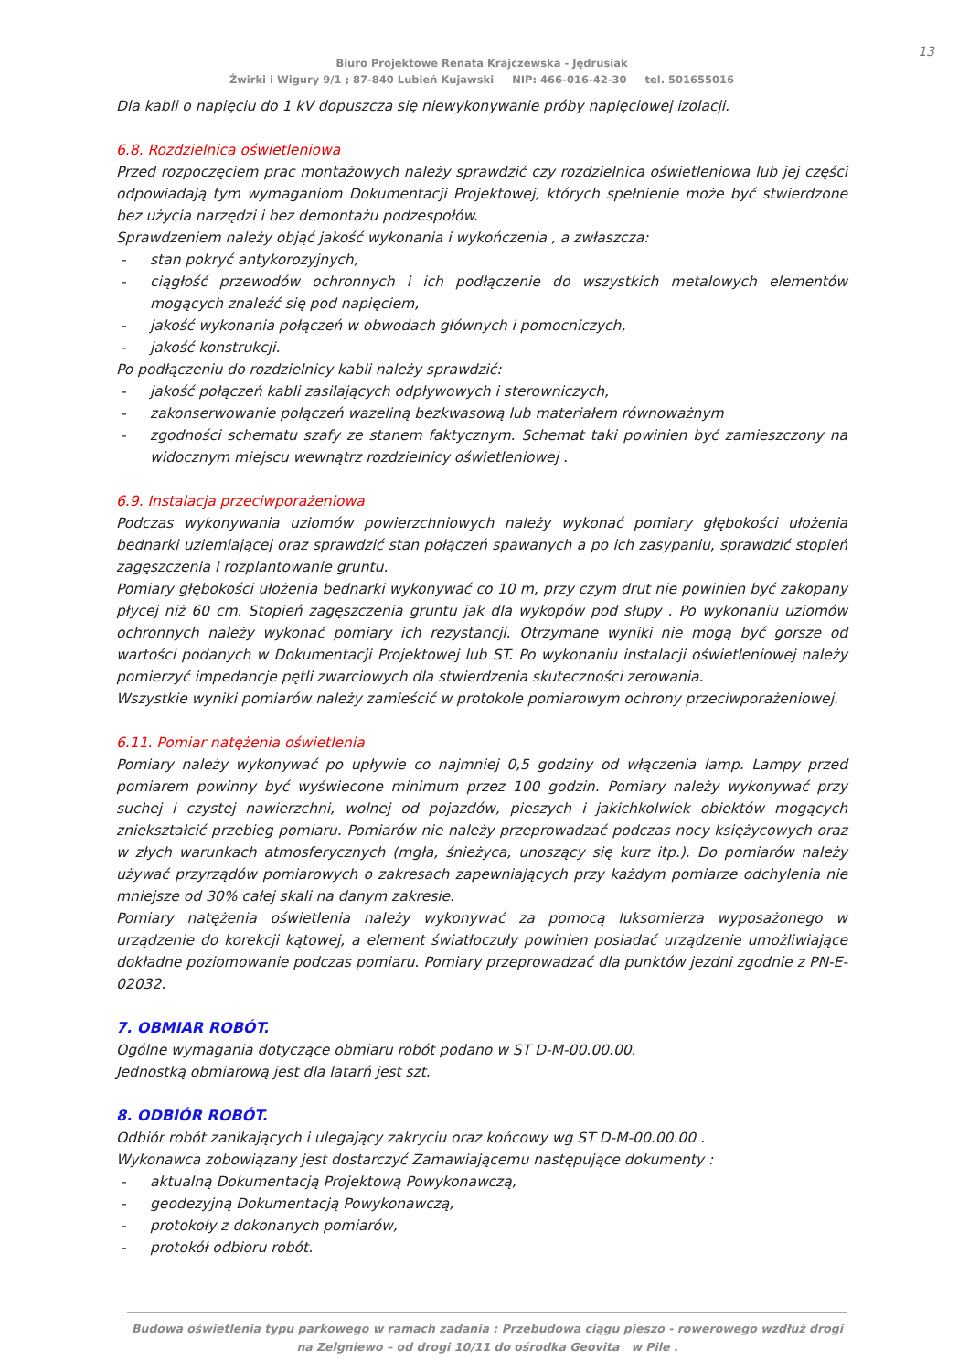13
Biuro Projektowe Renata Krajczewska - Jędrusiak
Żwirki i Wigury 9/1 ; 87-840 Lubień Kujawski NIP: 466-016-42-30 tel. 501655016
Dla kabli o napięciu do 1 kV dopuszcza się niewykonywanie próby napięciowej izolacji.
6.8. Rozdzielnica oświetleniowa
Przed rozpoczęciem prac montażowych należy sprawdzić czy rozdzielnica oświetleniowa lub jej części odpowiadają tym wymaganiom Dokumentacji Projektowej, których spełnienie może być stwierdzone bez użycia narzędzi i bez demontażu podzespołów.
Sprawdzeniem należy objąć jakość wykonania i wykończenia , a zwłaszcza:
- stan pokryć antykorozyjnych,
- ciągłość przewodów ochronnych i ich podłączenie do wszystkich metalowych elementów mogących znaleźć się pod napięciem,
- jakość wykonania połączeń w obwodach głównych i pomocniczych,
- jakość konstrukcji.
Po podłączeniu do rozdzielnicy kabli należy sprawdzić:
- jakość połączeń kabli zasilających odpływowych i sterowniczych,
- zakonserwowanie połączeń wazeliną bezkwasową lub materiałem równoważnym
- zgodności schematu szafy ze stanem faktycznym. Schemat taki powinien być zamieszczony na widocznym miejscu wewnątrz rozdzielnicy oświetleniowej .
6.9. Instalacja przeciwporażeniowa
Podczas wykonywania uziomów powierzchniowych należy wykonać pomiary głębokości ułożenia bednarki uziemiającej oraz sprawdzić stan połączeń spawanych a po ich zasypaniu, sprawdzić stopień zagęszczenia i rozplantowanie gruntu.
Pomiary głębokości ułożenia bednarki wykonywać co 10 m, przy czym drut nie powinien być zakopany płycej niż 60 cm. Stopień zagęszczenia gruntu jak dla wykopów pod słupy . Po wykonaniu uziomów ochronnych należy wykonać pomiary ich rezystancji. Otrzymane wyniki nie mogą być gorsze od wartości podanych w Dokumentacji Projektowej lub ST. Po wykonaniu instalacji oświetleniowej należy pomierzyć impedancje pętli zwarciowych dla stwierdzenia skuteczności zerowania.
Wszystkie wyniki pomiarów należy zamieścić w protokole pomiarowym ochrony przeciwporażeniowej.
6.11. Pomiar natężenia oświetlenia
Pomiary należy wykonywać po upływie co najmniej 0,5 godziny od włączenia lamp. Lampy przed pomiarem powinny być wyświecone minimum przez 100 godzin. Pomiary należy wykonywać przy suchej i czystej nawierzchni, wolnej od pojazdów, pieszych i jakichkolwiek obiektów mogących zniekształcić przebieg pomiaru. Pomiarów nie należy przeprowadzać podczas nocy księżycowych oraz w złych warunkach atmosferycznych (mgła, śnieżyca, unoszący się kurz itp.). Do pomiarów należy używać przyrządów pomiarowych o zakresach zapewniających przy każdym pomiarze odchylenia nie mniejsze od 30% całej skali na danym zakresie.
Pomiary natężenia oświetlenia należy wykonywać za pomocą luksomierza wyposażonego w urządzenie do korekcji kątowej, a element światłoczuły powinien posiadać urządzenie umożliwiające dokładne poziomowanie podczas pomiaru. Pomiary przeprowadzać dla punktów jezdni zgodnie z PN-E-02032.
7. OBMIAR ROBÓT.
Ogólne wymagania dotyczące obmiaru robót podano w ST D-M-00.00.00.
Jednostką obmiarową jest dla latarń jest szt.
8. ODBIÓR ROBÓT.
Odbiór robót zanikających i ulegający zakryciu oraz końcowy wg ST D-M-00.00.00 .
Wykonawca zobowiązany jest dostarczyć Zamawiającemu następujące dokumenty :
- aktualną Dokumentacją Projektową Powykonawczą,
- geodezyjną Dokumentacją Powykonawczą,
- protokoły z dokonanych pomiarów,
- protokół odbioru robót.
Budowa oświetlenia typu parkowego w ramach zadania : Przebudowa ciągu pieszo - rowerowego wzdłuż drogi
na Zelgniewo – od drogi 10/11 do ośrodka Geovita w Pile .